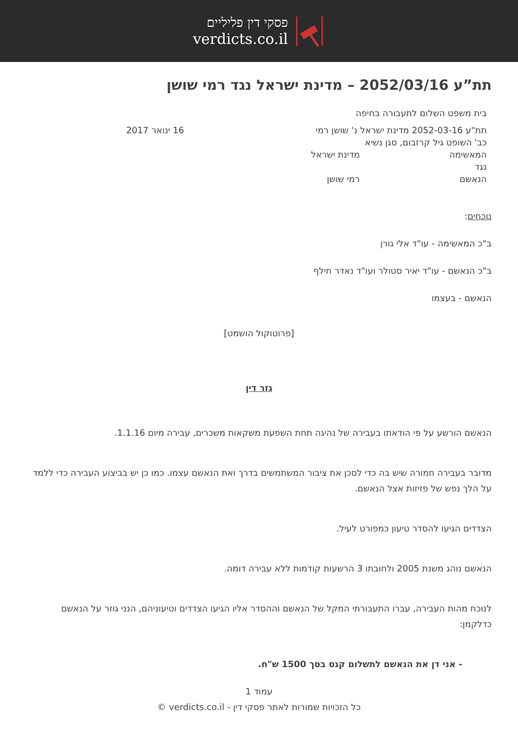פסקי דין פליליים
verdicts.co.il
תת”ע 2052/03/16 – מדינת ישראל נגד רמי שושן
בית משפט השלום לתעבורה בחיפה
תת"ע 2052-03-16 מדינת ישראל נ' שושן רמי 16 ינואר 2017
כב' השופט גיל קרזבום, סגן נשיא
המאשימה מדינת ישראל
נגד
הנאשם רמי שושן
נוכחים:
ב"כ המאשימה - עו"ד אלי גורן
ב"כ הנאשם - עו"ד יאיר סטולר ועו"ד נאדר חילף
הנאשם - בעצמו
[פרוטוקול הושמט]
גזר דין
הנאשם הורשע על פי הודאתו בעבירה של נהיגה תחת השפעת משקאות משכרים, עבירה מיום 1.1.16.
מדובר בעבירה חמורה שיש בה כדי לסכן את ציבור המשתמשים בדרך ואת הנאשם עצמו. כמו כן יש בביצוע העבירה כדי ללמד על הלך נפש של פזיזות אצל הנאשם.
הצדדים הגיעו להסדר טיעון כמפורט לעיל.
הנאשם נוהג משנת 2005 ולחובתו 3 הרשעות קודמות ללא עבירה דומה.
לנוכח מהות העבירה, עברו התעבורתי המקל של הנאשם וההסדר אליו הגיעו הצדדים וטיעוניהם, הנני גוזר על הנאשם כדלקמן:
- אני דן את הנאשם לתשלום קנס בסך 1500 ש"ח.
עמוד 1
כל הזכויות שמורות לאתר פסקי דין - verdicts.co.il ©